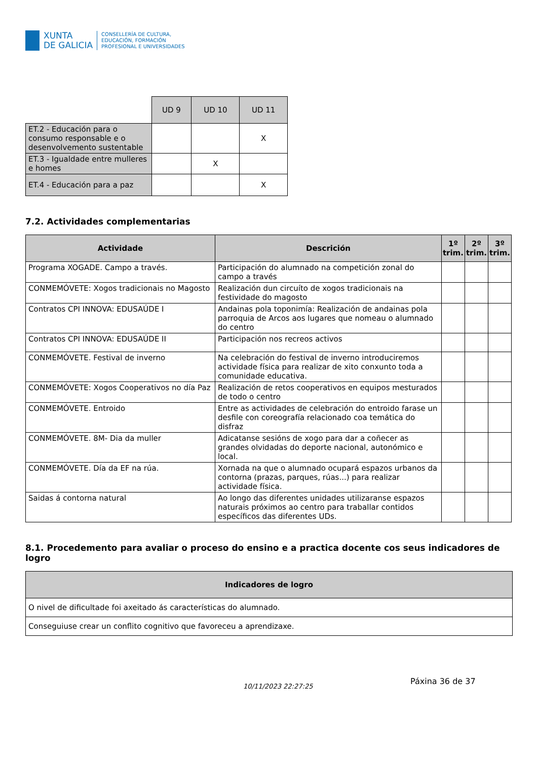XUNTA
DE GALICIA
CONSELLERÍA DE CULTURA,
EDUCACIÓN, FORMACIÓN
PROFESIONAL E UNIVERSIDADES
| | UD 9 | UD 10 | UD 11 |
| ET.2 - Educación para o consumo responsable e o desenvolvemento sustentable | | | X |
| ET.3 - Igualdade entre mulleres e homes | | X | |
| ET.4 - Educación para a paz | | | X |
7.2. Actividades complementarias
| Actividade | Descrición | 1º trim. | 2º trim. | 3º trim. |
| --- | --- | --- | --- | --- |
| Programa XOGADE. Campo a través. | Participación do alumnado na competición zonal do campo a través | | | |
| CONMEMÓVETE: Xogos tradicionais no Magosto | Realización dun circuíto de xogos tradicionais na festividade do magosto | | | |
| Contratos CPI INNOVA: EDUSAÚDE I | Andainas pola toponimía: Realización de andainas pola parroquia de Arcos aos lugares que nomeau o alumnado do centro | | | |
| Contratos CPI INNOVA: EDUSAÚDE II | Participación nos recreos activos | | | |
| CONMEMÓVETE. Festival de inverno | Na celebración do festival de inverno introduciremos actividade física para realizar de xito conxunto toda a comunidade educativa. | | | |
| CONMEMÓVETE: Xogos Cooperativos no día Paz | Realización de retos cooperativos en equipos mesturados de todo o centro | | | |
| CONMEMÓVETE. Entroido | Entre as actividades de celebración do entroido farase un desfile con coreografía relacionado coa temática do disfraz | | | |
| CONMEMÓVETE. 8M- Dia da muller | Adicatanse sesións de xogo para dar a coñecer as grandes olvidadas do deporte nacional, autonómico e local. | | | |
| CONMEMÓVETE. Día da EF na rúa. | Xornada na que o alumnado ocupará espazos urbanos da contorna (prazas, parques, rúas...) para realizar actividade física. | | | |
| Saidas á contorna natural | Ao longo das diferentes unidades utilizaranse espazos naturais próximos ao centro para traballar contidos específicos das diferentes UDs. | | | |
8.1. Procedemento para avaliar o proceso do ensino e a practica docente cos seus indicadores de logro
| Indicadores de logro |
| --- |
| O nivel de dificultade foi axeitado ás características do alumnado. |
| Conseguiuse crear un conflito cognitivo que favoreceu a aprendizaxe. |
10/11/2023 22:27:25
Páxina 36 de 37